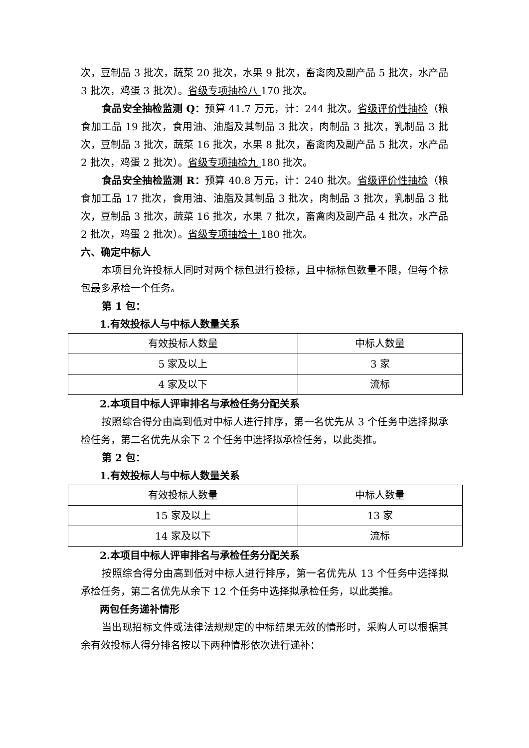次，豆制品 3 批次，蔬菜 20 批次，水果 9 批次，畜禽肉及副产品 5 批次，水产品 3 批次，鸡蛋 3 批次）。省级专项抽检八 170 批次。
食品安全抽检监测 Q：预算 41.7 万元，计：244 批次。省级评价性抽检（粮食加工品 19 批次，食用油、油脂及其制品 3 批次，肉制品 3 批次，乳制品 3 批次，豆制品 3 批次，蔬菜 16 批次，水果 8 批次，畜禽肉及副产品 5 批次，水产品 2 批次，鸡蛋 2 批次）。省级专项抽检九 180 批次。
食品安全抽检监测 R：预算 40.8 万元，计：240 批次。省级评价性抽检（粮食加工品 17 批次，食用油、油脂及其制品 3 批次，肉制品 3 批次，乳制品 3 批次，豆制品 3 批次，蔬菜 16 批次，水果 7 批次，畜禽肉及副产品 4 批次，水产品 2 批次，鸡蛋 2 批次）。省级专项抽检十 180 批次。
六、确定中标人
本项目允许投标人同时对两个标包进行投标，且中标标包数量不限，但每个标包最多承检一个任务。
第 1 包：
1.有效投标人与中标人数量关系
| 有效投标人数量 | 中标人数量 |
| 5 家及以上 | 3 家 |
| 4 家及以下 | 流标 |
2.本项目中标人评审排名与承检任务分配关系
按照综合得分由高到低对中标人进行排序，第一名优先从 3 个任务中选择拟承检任务，第二名优先从余下 2 个任务中选择拟承检任务，以此类推。
第 2 包：
1.有效投标人与中标人数量关系
| 有效投标人数量 | 中标人数量 |
| 15 家及以上 | 13 家 |
| 14 家及以下 | 流标 |
2.本项目中标人评审排名与承检任务分配关系
按照综合得分由高到低对中标人进行排序，第一名优先从 13 个任务中选择拟承检任务，第二名优先从余下 12 个任务中选择拟承检任务，以此类推。
两包任务递补情形
当出现招标文件或法律法规规定的中标结果无效的情形时，采购人可以根据其余有效投标人得分排名按以下两种情形依次进行递补：